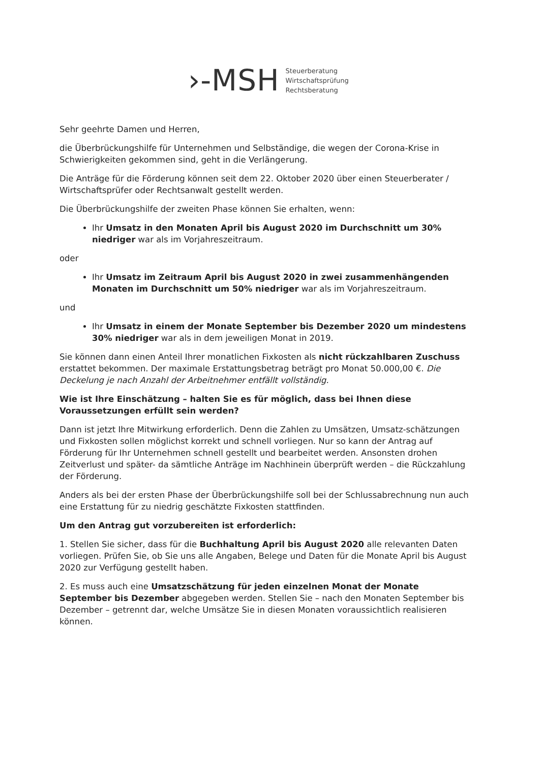›-MSH
Steuerberatung
Wirtschaftsprüfung
Rechtsberatung
Sehr geehrte Damen und Herren,
die Überbrückungshilfe für Unternehmen und Selbständige, die wegen der Corona-Krise in Schwierigkeiten gekommen sind, geht in die Verlängerung.
Die Anträge für die Förderung können seit dem 22. Oktober 2020 über einen Steuerberater / Wirtschaftsprüfer oder Rechtsanwalt gestellt werden.
Die Überbrückungshilfe der zweiten Phase können Sie erhalten, wenn:
Ihr Umsatz in den Monaten April bis August 2020 im Durchschnitt um 30% niedriger war als im Vorjahreszeitraum.
oder
Ihr Umsatz im Zeitraum April bis August 2020 in zwei zusammenhängenden Monaten im Durchschnitt um 50% niedriger war als im Vorjahreszeitraum.
und
Ihr Umsatz in einem der Monate September bis Dezember 2020 um mindestens 30% niedriger war als in dem jeweiligen Monat in 2019.
Sie können dann einen Anteil Ihrer monatlichen Fixkosten als nicht rückzahlbaren Zuschuss erstattet bekommen. Der maximale Erstattungsbetrag beträgt pro Monat 50.000,00 €. Die Deckelung je nach Anzahl der Arbeitnehmer entfällt vollständig.
Wie ist Ihre Einschätzung – halten Sie es für möglich, dass bei Ihnen diese Voraussetzungen erfüllt sein werden?
Dann ist jetzt Ihre Mitwirkung erforderlich. Denn die Zahlen zu Umsätzen, Umsatz-schätzungen und Fixkosten sollen möglichst korrekt und schnell vorliegen. Nur so kann der Antrag auf Förderung für Ihr Unternehmen schnell gestellt und bearbeitet werden. Ansonsten drohen Zeitverlust und später- da sämtliche Anträge im Nachhinein überprüft werden – die Rückzahlung der Förderung.
Anders als bei der ersten Phase der Überbrückungshilfe soll bei der Schlussabrechnung nun auch eine Erstattung für zu niedrig geschätzte Fixkosten stattfinden.
Um den Antrag gut vorzubereiten ist erforderlich:
1. Stellen Sie sicher, dass für die Buchhaltung April bis August 2020 alle relevanten Daten vorliegen. Prüfen Sie, ob Sie uns alle Angaben, Belege und Daten für die Monate April bis August 2020 zur Verfügung gestellt haben.
2. Es muss auch eine Umsatzschätzung für jeden einzelnen Monat der Monate September bis Dezember abgegeben werden. Stellen Sie – nach den Monaten September bis Dezember – getrennt dar, welche Umsätze Sie in diesen Monaten voraussichtlich realisieren können.